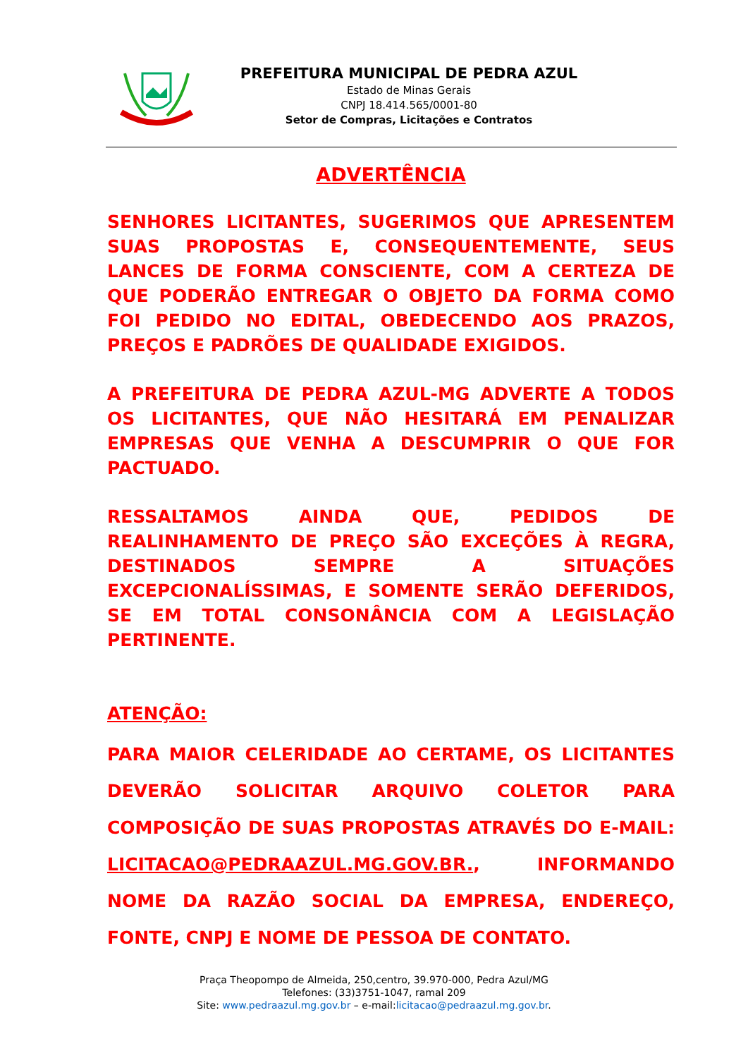PREFEITURA MUNICIPAL DE PEDRA AZUL
Estado de Minas Gerais
CNPJ 18.414.565/0001-80
Setor de Compras, Licitações e Contratos
ADVERTÊNCIA
SENHORES LICITANTES, SUGERIMOS QUE APRESENTEM SUAS PROPOSTAS E, CONSEQUENTEMENTE, SEUS LANCES DE FORMA CONSCIENTE, COM A CERTEZA DE QUE PODERÃO ENTREGAR O OBJETO DA FORMA COMO FOI PEDIDO NO EDITAL, OBEDECENDO AOS PRAZOS, PREÇOS E PADRÕES DE QUALIDADE EXIGIDOS.
A PREFEITURA DE PEDRA AZUL-MG ADVERTE A TODOS OS LICITANTES, QUE NÃO HESITARÁ EM PENALIZAR EMPRESAS QUE VENHA A DESCUMPRIR O QUE FOR PACTUADO.
RESSALTAMOS AINDA QUE, PEDIDOS DE REALINHAMENTO DE PREÇO SÃO EXCEÇÕES À REGRA, DESTINADOS SEMPRE A SITUAÇÕES EXCEPCIONALÍSSIMAS, E SOMENTE SERÃO DEFERIDOS, SE EM TOTAL CONSONÂNCIA COM A LEGISLAÇÃO PERTINENTE.
ATENÇÃO:
PARA MAIOR CELERIDADE AO CERTAME, OS LICITANTES DEVERÃO SOLICITAR ARQUIVO COLETOR PARA COMPOSIÇÃO DE SUAS PROPOSTAS ATRAVÉS DO E-MAIL: LICITACAO@PEDRAAZUL.MG.GOV.BR., INFORMANDO NOME DA RAZÃO SOCIAL DA EMPRESA, ENDEREÇO, FONTE, CNPJ E NOME DE PESSOA DE CONTATO.
Praça Theopompo de Almeida, 250,centro, 39.970-000, Pedra Azul/MG
Telefones: (33)3751-1047, ramal 209
Site: www.pedraazul.mg.gov.br – e-mail:licitacao@pedraazul.mg.gov.br.